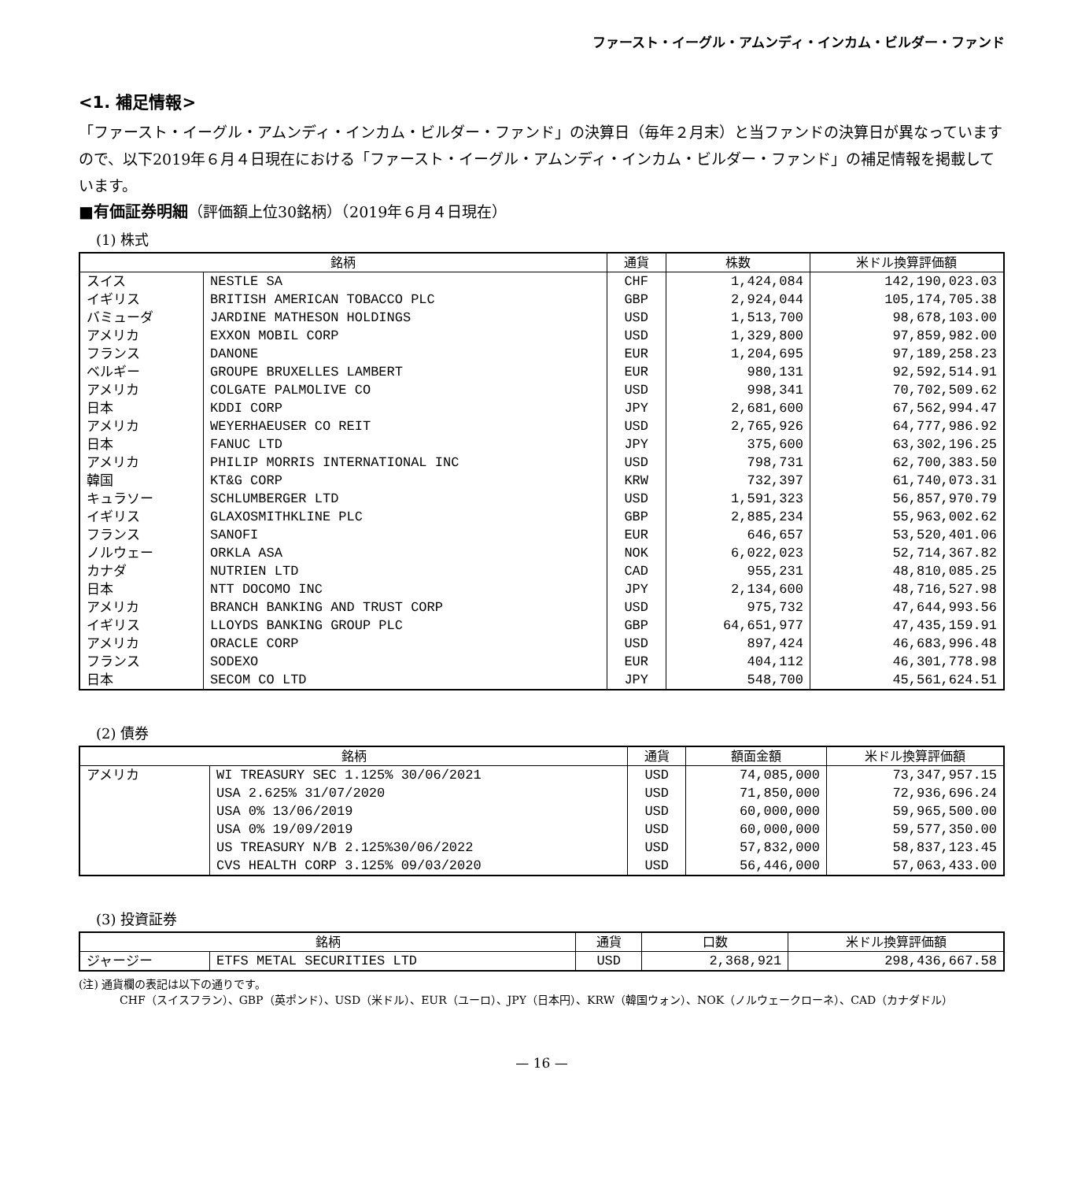ファースト・イーグル・アムンディ・インカム・ビルダー・ファンド
<1. 補足情報>
「ファースト・イーグル・アムンディ・インカム・ビルダー・ファンド」の決算日（毎年２月末）と当ファンドの決算日が異なっていますので、以下2019年６月４日現在における「ファースト・イーグル・アムンディ・インカム・ビルダー・ファンド」の補足情報を掲載しています。
■有価証券明細（評価額上位30銘柄）（2019年６月４日現在）
(1) 株式
| 銘柄 | | 通貨 | 株数 | 米ドル換算評価額 |
| --- | --- | --- | --- | --- |
| スイス | NESTLE SA | CHF | 1,424,084 | 142,190,023.03 |
| イギリス | BRITISH AMERICAN TOBACCO PLC | GBP | 2,924,044 | 105,174,705.38 |
| バミューダ | JARDINE MATHESON HOLDINGS | USD | 1,513,700 | 98,678,103.00 |
| アメリカ | EXXON MOBIL CORP | USD | 1,329,800 | 97,859,982.00 |
| フランス | DANONE | EUR | 1,204,695 | 97,189,258.23 |
| ベルギー | GROUPE BRUXELLES LAMBERT | EUR | 980,131 | 92,592,514.91 |
| アメリカ | COLGATE PALMOLIVE CO | USD | 998,341 | 70,702,509.62 |
| 日本 | KDDI CORP | JPY | 2,681,600 | 67,562,994.47 |
| アメリカ | WEYERHAEUSER CO REIT | USD | 2,765,926 | 64,777,986.92 |
| 日本 | FANUC LTD | JPY | 375,600 | 63,302,196.25 |
| アメリカ | PHILIP MORRIS INTERNATIONAL INC | USD | 798,731 | 62,700,383.50 |
| 韓国 | KT&G CORP | KRW | 732,397 | 61,740,073.31 |
| キュラソー | SCHLUMBERGER LTD | USD | 1,591,323 | 56,857,970.79 |
| イギリス | GLAXOSMITHKLINE PLC | GBP | 2,885,234 | 55,963,002.62 |
| フランス | SANOFI | EUR | 646,657 | 53,520,401.06 |
| ノルウェー | ORKLA ASA | NOK | 6,022,023 | 52,714,367.82 |
| カナダ | NUTRIEN LTD | CAD | 955,231 | 48,810,085.25 |
| 日本 | NTT DOCOMO INC | JPY | 2,134,600 | 48,716,527.98 |
| アメリカ | BRANCH BANKING AND TRUST CORP | USD | 975,732 | 47,644,993.56 |
| イギリス | LLOYDS BANKING GROUP PLC | GBP | 64,651,977 | 47,435,159.91 |
| アメリカ | ORACLE CORP | USD | 897,424 | 46,683,996.48 |
| フランス | SODEXO | EUR | 404,112 | 46,301,778.98 |
| 日本 | SECOM CO LTD | JPY | 548,700 | 45,561,624.51 |
(2) 債券
| 銘柄 | | 通貨 | 額面金額 | 米ドル換算評価額 |
| --- | --- | --- | --- | --- |
| アメリカ | WI TREASURY SEC 1.125% 30/06/2021 | USD | 74,085,000 | 73,347,957.15 |
| | USA 2.625% 31/07/2020 | USD | 71,850,000 | 72,936,696.24 |
| | USA 0% 13/06/2019 | USD | 60,000,000 | 59,965,500.00 |
| | USA 0% 19/09/2019 | USD | 60,000,000 | 59,577,350.00 |
| | US TREASURY N/B 2.125%30/06/2022 | USD | 57,832,000 | 58,837,123.45 |
| | CVS HEALTH CORP 3.125% 09/03/2020 | USD | 56,446,000 | 57,063,433.00 |
(3) 投資証券
| 銘柄 | | 通貨 | 口数 | 米ドル換算評価額 |
| --- | --- | --- | --- | --- |
| ジャージー | ETFS METAL SECURITIES LTD | USD | 2,368,921 | 298,436,667.58 |
(注) 通貨欄の表記は以下の通りです。
CHF（スイスフラン）、GBP（英ポンド）、USD（米ドル）、EUR（ユーロ）、JPY（日本円）、KRW（韓国ウォン）、NOK（ノルウェークローネ）、CAD（カナダドル）
— 16 —